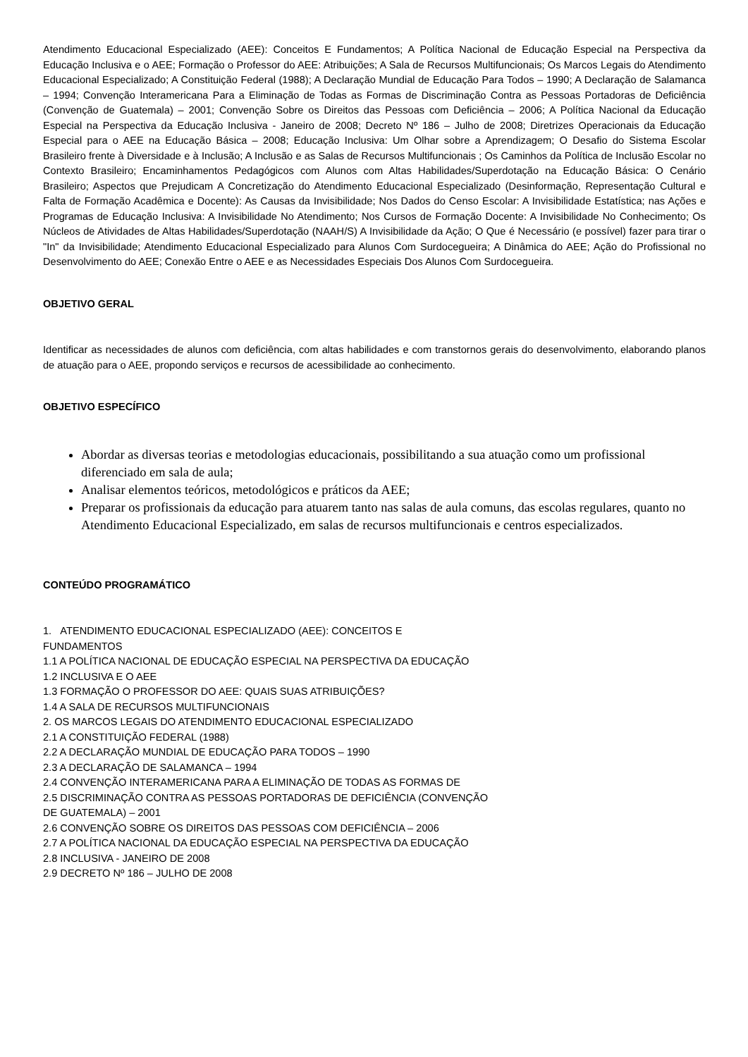Atendimento Educacional Especializado (AEE): Conceitos E Fundamentos; A Política Nacional de Educação Especial na Perspectiva da Educação Inclusiva e o AEE; Formação o Professor do AEE: Atribuições; A Sala de Recursos Multifuncionais; Os Marcos Legais do Atendimento Educacional Especializado; A Constituição Federal (1988); A Declaração Mundial de Educação Para Todos – 1990; A Declaração de Salamanca – 1994; Convenção Interamericana Para a Eliminação de Todas as Formas de Discriminação Contra as Pessoas Portadoras de Deficiência (Convenção de Guatemala) – 2001; Convenção Sobre os Direitos das Pessoas com Deficiência – 2006; A Política Nacional da Educação Especial na Perspectiva da Educação Inclusiva - Janeiro de 2008; Decreto Nº 186 – Julho de 2008; Diretrizes Operacionais da Educação Especial para o AEE na Educação Básica – 2008; Educação Inclusiva: Um Olhar sobre a Aprendizagem; O Desafio do Sistema Escolar Brasileiro frente à Diversidade e à Inclusão; A Inclusão e as Salas de Recursos Multifuncionais ; Os Caminhos da Política de Inclusão Escolar no Contexto Brasileiro; Encaminhamentos Pedagógicos com Alunos com Altas Habilidades/Superdotação na Educação Básica: O Cenário Brasileiro; Aspectos que Prejudicam A Concretização do Atendimento Educacional Especializado (Desinformação, Representação Cultural e Falta de Formação Acadêmica e Docente): As Causas da Invisibilidade; Nos Dados do Censo Escolar: A Invisibilidade Estatística; nas Ações e Programas de Educação Inclusiva: A Invisibilidade No Atendimento; Nos Cursos de Formação Docente: A Invisibilidade No Conhecimento; Os Núcleos de Atividades de Altas Habilidades/Superdotação (NAAH/S) A Invisibilidade da Ação; O Que é Necessário (e possível) fazer para tirar o "In" da Invisibilidade; Atendimento Educacional Especializado para Alunos Com Surdocegueira; A Dinâmica do AEE; Ação do Profissional no Desenvolvimento do AEE; Conexão Entre o AEE e as Necessidades Especiais Dos Alunos Com Surdocegueira.
OBJETIVO GERAL
Identificar as necessidades de alunos com deficiência, com altas habilidades e com transtornos gerais do desenvolvimento, elaborando planos de atuação para o AEE, propondo serviços e recursos de acessibilidade ao conhecimento.
OBJETIVO ESPECÍFICO
Abordar as diversas teorias e metodologias educacionais, possibilitando a sua atuação como um profissional diferenciado em sala de aula;
Analisar elementos teóricos, metodológicos e práticos da AEE;
Preparar os profissionais da educação para atuarem tanto nas salas de aula comuns, das escolas regulares, quanto no Atendimento Educacional Especializado, em salas de recursos multifuncionais e centros especializados.
CONTEÚDO PROGRAMÁTICO
1. ATENDIMENTO EDUCACIONAL ESPECIALIZADO (AEE): CONCEITOS E
FUNDAMENTOS
1.1 A POLÍTICA NACIONAL DE EDUCAÇÃO ESPECIAL NA PERSPECTIVA DA EDUCAÇÃO
1.2 INCLUSIVA E O AEE
1.3 FORMAÇÃO O PROFESSOR DO AEE: QUAIS SUAS ATRIBUIÇÕES?
1.4 A SALA DE RECURSOS MULTIFUNCIONAIS
2. OS MARCOS LEGAIS DO ATENDIMENTO EDUCACIONAL ESPECIALIZADO
2.1 A CONSTITUIÇÃO FEDERAL (1988)
2.2 A DECLARAÇÃO MUNDIAL DE EDUCAÇÃO PARA TODOS – 1990
2.3 A DECLARAÇÃO DE SALAMANCA – 1994
2.4 CONVENÇÃO INTERAMERICANA PARA A ELIMINAÇÃO DE TODAS AS FORMAS DE
2.5 DISCRIMINAÇÃO CONTRA AS PESSOAS PORTADORAS DE DEFICIÊNCIA (CONVENÇÃO
DE GUATEMALA) – 2001
2.6 CONVENÇÃO SOBRE OS DIREITOS DAS PESSOAS COM DEFICIÊNCIA – 2006
2.7 A POLÍTICA NACIONAL DA EDUCAÇÃO ESPECIAL NA PERSPECTIVA DA EDUCAÇÃO
2.8 INCLUSIVA - JANEIRO DE 2008
2.9 DECRETO Nº 186 – JULHO DE 2008